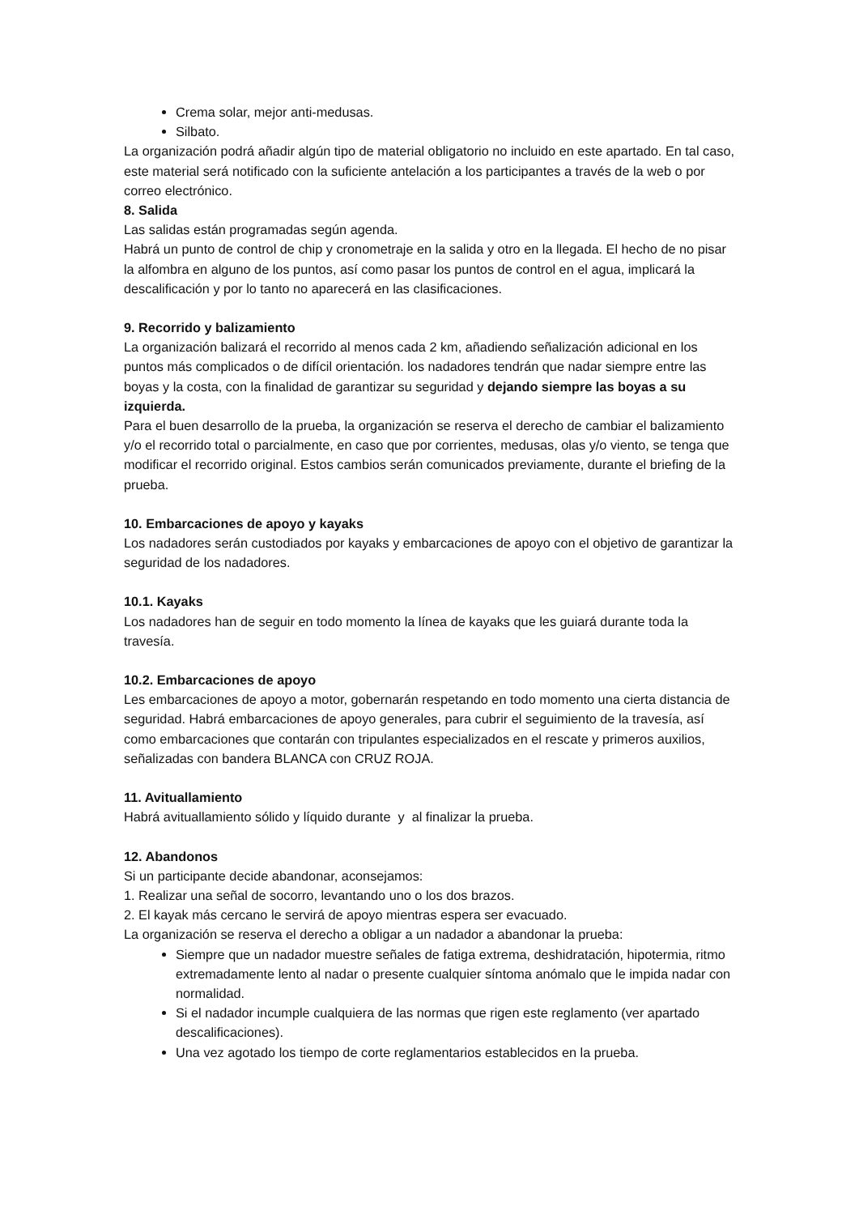Crema solar, mejor anti-medusas.
Silbato.
La organización podrá añadir algún tipo de material obligatorio no incluido en este apartado. En tal caso, este material será notificado con la suficiente antelación a los participantes a través de la web o por correo electrónico.
8. Salida
Las salidas están programadas según agenda.
Habrá un punto de control de chip y cronometraje en la salida y otro en la llegada. El hecho de no pisar la alfombra en alguno de los puntos, así como pasar los puntos de control en el agua, implicará la descalificación y por lo tanto no aparecerá en las clasificaciones.
9. Recorrido y balizamiento
La organización balizará el recorrido al menos cada 2 km, añadiendo señalización adicional en los puntos más complicados o de difícil orientación. los nadadores tendrán que nadar siempre entre las boyas y la costa, con la finalidad de garantizar su seguridad y dejando siempre las boyas a su izquierda.
Para el buen desarrollo de la prueba, la organización se reserva el derecho de cambiar el balizamiento y/o el recorrido total o parcialmente, en caso que por corrientes, medusas, olas y/o viento, se tenga que modificar el recorrido original. Estos cambios serán comunicados previamente, durante el briefing de la prueba.
10. Embarcaciones de apoyo y kayaks
Los nadadores serán custodiados por kayaks y embarcaciones de apoyo con el objetivo de garantizar la seguridad de los nadadores.
10.1. Kayaks
Los nadadores han de seguir en todo momento la línea de kayaks que les guiará durante toda la travesía.
10.2. Embarcaciones de apoyo
Les embarcaciones de apoyo a motor, gobernarán respetando en todo momento una cierta distancia de seguridad. Habrá embarcaciones de apoyo generales, para cubrir el seguimiento de la travesía, así como embarcaciones que contarán con tripulantes especializados en el rescate y primeros auxilios, señalizadas con bandera BLANCA con CRUZ ROJA.
11. Avituallamiento
Habrá avituallamiento sólido y líquido durante y al finalizar la prueba.
12. Abandonos
Si un participante decide abandonar, aconsejamos:
1. Realizar una señal de socorro, levantando uno o los dos brazos.
2. El kayak más cercano le servirá de apoyo mientras espera ser evacuado.
La organización se reserva el derecho a obligar a un nadador a abandonar la prueba:
Siempre que un nadador muestre señales de fatiga extrema, deshidratación, hipotermia, ritmo extremadamente lento al nadar o presente cualquier síntoma anómalo que le impida nadar con normalidad.
Si el nadador incumple cualquiera de las normas que rigen este reglamento (ver apartado descalificaciones).
Una vez agotado los tiempo de corte reglamentarios establecidos en la prueba.